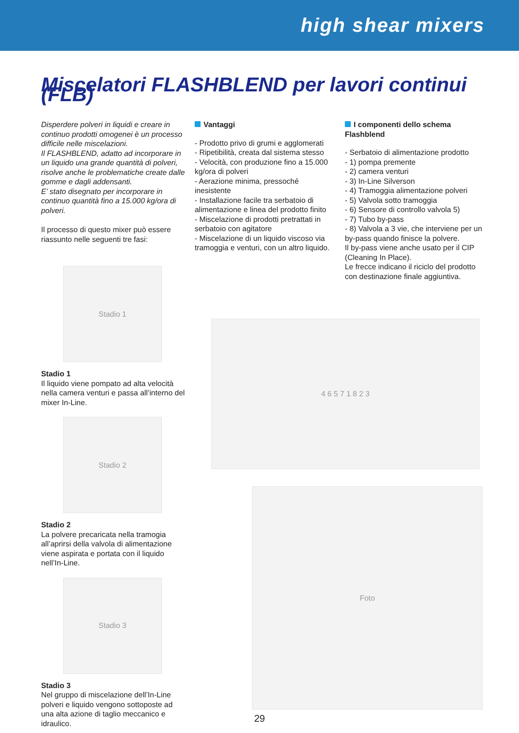high shear mixers
Miscelatori FLASHBLEND per lavori continui (FLB)
Disperdere polveri in liquidi e creare in continuo prodotti omogenei è un processo difficile nelle miscelazioni.
Il FLASHBLEND, adatto ad incorporare in un liquido una grande quantità di polveri, risolve anche le problematiche create dalle gomme e dagli addensanti.
E’ stato disegnato per incorporare in continuo quantità fino a 15.000 kg/ora di polveri.
Il processo di questo mixer può essere riassunto nelle seguenti tre fasi:
Stadio 1
Stadio 1
Il liquido viene pompato ad alta velocità nella camera venturi e passa all’interno del mixer In-Line.
Stadio 2
Stadio 2
La polvere precaricata nella tramogia all’aprirsi della valvola di alimentazione viene aspirata e portata con il liquido nell’In-Line.
Stadio 3
Stadio 3
Nel gruppo di miscelazione dell’In-Line polveri e liquido vengono sottoposte ad una alta azione di taglio meccanico e idraulico.
Vantaggi
- Prodotto privo di grumi e agglomerati
- Ripetibilità, creata dal sistema stesso
- Velocità, con produzione fino a 15.000 kg/ora di polveri
- Aerazione minima, pressoché inesistente
- Installazione facile tra serbatoio di alimentazione e linea del prodotto finito
- Miscelazione di prodotti pretrattati in serbatoio con agitatore
- Miscelazione di un liquido viscoso via tramoggia e venturi, con un altro liquido.
I componenti dello schema Flashblend
- Serbatoio di alimentazione prodotto
- 1) pompa premente
- 2) camera venturi
- 3) In-Line Silverson
- 4) Tramoggia alimentazione polveri
- 5) Valvola sotto tramoggia
- 6) Sensore di controllo valvola 5)
- 7) Tubo by-pass
- 8) Valvola a 3 vie, che interviene per un by-pass quando finisce la polvere.
Il by-pass viene anche usato per il CIP (Cleaning In Place).
Le frecce indicano il riciclo del prodotto con destinazione finale aggiuntiva.
4 6 5 7 1 8 2 3
Foto
29